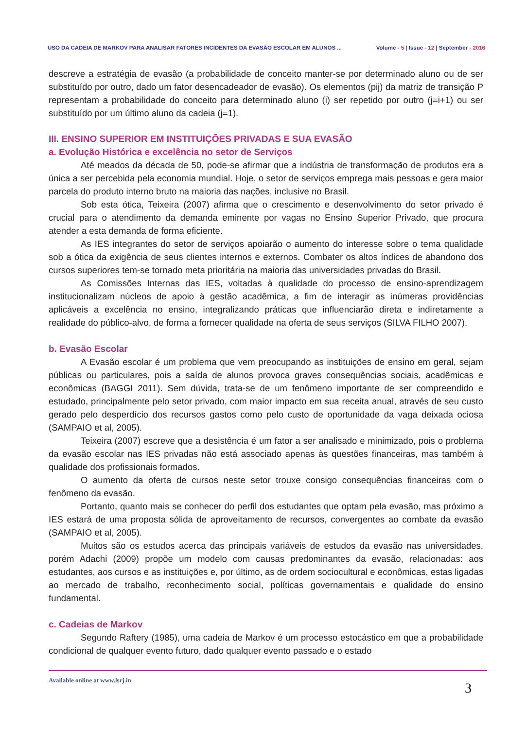USO DA CADEIA DE MARKOV PARA ANALISAR FATORES INCIDENTES DA EVASÃO ESCOLAR EM ALUNOS ...
Volume - 5 | Issue - 12 | September - 2016
descreve a estratégia de evasão (a probabilidade de conceito manter-se por determinado aluno ou de ser substituído por outro, dado um fator desencadeador de evasão). Os elementos (pij) da matriz de transição P representam a probabilidade do conceito para determinado aluno (i) ser repetido por outro (j=i+1) ou ser substituído por um último aluno da cadeia (j=1).
III. ENSINO SUPERIOR EM INSTITUIÇÕES PRIVADAS E SUA EVASÃO
a. Evolução Histórica e excelência no setor de Serviços
Até meados da década de 50, pode-se afirmar que a indústria de transformação de produtos era a única a ser percebida pela economia mundial. Hoje, o setor de serviços emprega mais pessoas e gera maior parcela do produto interno bruto na maioria das nações, inclusive no Brasil.
Sob esta ótica, Teixeira (2007) afirma que o crescimento e desenvolvimento do setor privado é crucial para o atendimento da demanda eminente por vagas no Ensino Superior Privado, que procura atender a esta demanda de forma eficiente.
As IES integrantes do setor de serviços apoiarão o aumento do interesse sobre o tema qualidade sob a ótica da exigência de seus clientes internos e externos. Combater os altos índices de abandono dos cursos superiores tem-se tornado meta prioritária na maioria das universidades privadas do Brasil.
As Comissões Internas das IES, voltadas à qualidade do processo de ensino-aprendizagem institucionalizam núcleos de apoio à gestão acadêmica, a fim de interagir as inúmeras providências aplicáveis a excelência no ensino, integralizando práticas que influenciarão direta e indiretamente a realidade do público-alvo, de forma a fornecer qualidade na oferta de seus serviços (SILVA FILHO 2007).
b. Evasão Escolar
A Evasão escolar é um problema que vem preocupando as instituições de ensino em geral, sejam públicas ou particulares, pois a saída de alunos provoca graves consequências sociais, acadêmicas e econômicas (BAGGI 2011). Sem dúvida, trata-se de um fenômeno importante de ser compreendido e estudado, principalmente pelo setor privado, com maior impacto em sua receita anual, através de seu custo gerado pelo desperdício dos recursos gastos como pelo custo de oportunidade da vaga deixada ociosa (SAMPAIO et al, 2005).
Teixeira (2007) escreve que a desistência é um fator a ser analisado e minimizado, pois o problema da evasão escolar nas IES privadas não está associado apenas às questões financeiras, mas também à qualidade dos profissionais formados.
O aumento da oferta de cursos neste setor trouxe consigo consequências financeiras com o fenômeno da evasão.
Portanto, quanto mais se conhecer do perfil dos estudantes que optam pela evasão, mas próximo a IES estará de uma proposta sólida de aproveitamento de recursos, convergentes ao combate da evasão (SAMPAIO et al, 2005).
Muitos são os estudos acerca das principais variáveis de estudos da evasão nas universidades, porém Adachi (2009) propõe um modelo com causas predominantes da evasão, relacionadas: aos estudantes, aos cursos e as instituições e, por último, as de ordem sociocultural e econômicas, estas ligadas ao mercado de trabalho, reconhecimento social, políticas governamentais e qualidade do ensino fundamental.
c. Cadeias de Markov
Segundo Raftery (1985), uma cadeia de Markov é um processo estocástico em que a probabilidade condicional de qualquer evento futuro, dado qualquer evento passado e o estado
Available online at www.lsrj.in
3